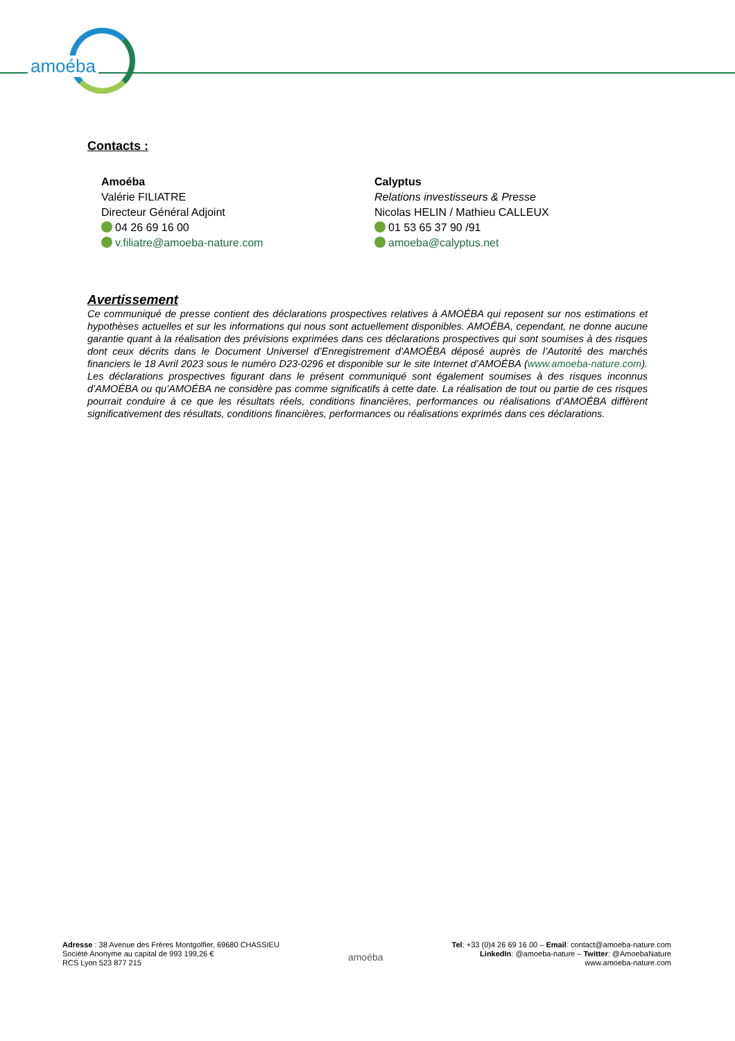amoéba
Contacts :
Amoéba
Valérie FILIATRE
Directeur Général Adjoint
04 26 69 16 00
v.filiatre@amoeba-nature.com
Calyptus
Relations investisseurs & Presse
Nicolas HELIN / Mathieu CALLEUX
01 53 65 37 90 /91
amoeba@calyptus.net
Avertissement
Ce communiqué de presse contient des déclarations prospectives relatives à AMOÉBA qui reposent sur nos estimations et hypothèses actuelles et sur les informations qui nous sont actuellement disponibles. AMOÉBA, cependant, ne donne aucune garantie quant à la réalisation des prévisions exprimées dans ces déclarations prospectives qui sont soumises à des risques dont ceux décrits dans le Document Universel d’Enregistrement d’AMOÉBA déposé auprès de l’Autorité des marchés financiers le 18 Avril 2023 sous le numéro D23-0296 et disponible sur le site Internet d’AMOÉBA (www.amoeba-nature.com). Les déclarations prospectives figurant dans le présent communiqué sont également soumises à des risques inconnus d’AMOÉBA ou qu’AMOÉBA ne considère pas comme significatifs à cette date. La réalisation de tout ou partie de ces risques pourrait conduire à ce que les résultats réels, conditions financières, performances ou réalisations d’AMOÉBA diffèrent significativement des résultats, conditions financières, performances ou réalisations exprimés dans ces déclarations.
Adresse : 38 Avenue des Frères Montgolfier, 69680 CHASSIEU
Société Anonyme au capital de 993 199,26 €
RCS Lyon 523 877 215
amoéba
Tel: +33 (0)4 26 69 16 00 – Email: contact@amoeba-nature.com
LinkedIn: @amoeba-nature – Twitter: @AmoebaNature
www.amoeba-nature.com